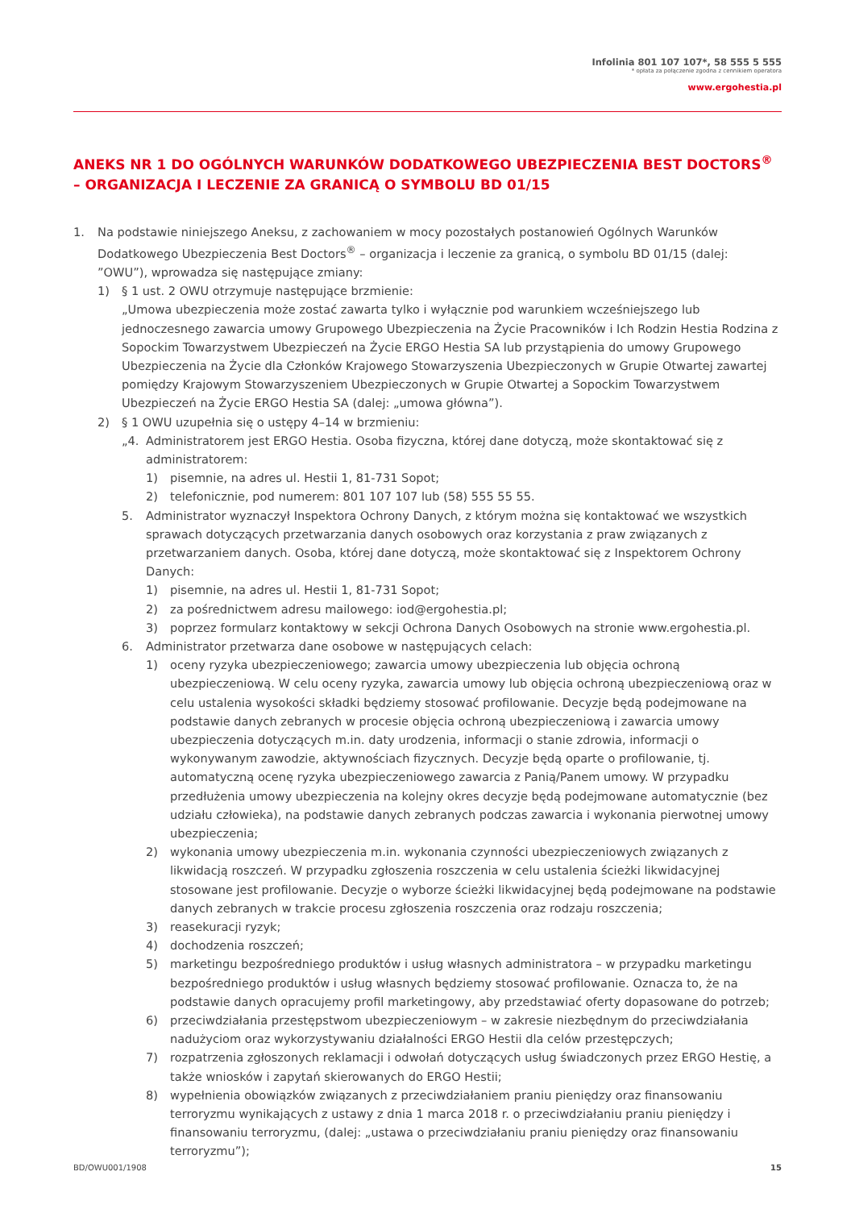Infolinia 801 107 107*, 58 555 5 555
* opłata za połączenie zgodna z cennikiem operatora
www.ergohestia.pl
ANEKS NR 1 DO OGÓLNYCH WARUNKÓW DODATKOWEGO UBEZPIECZENIA BEST DOCTORS<sup>®</sup> – ORGANIZACJA I LECZENIE ZA GRANICĄ O SYMBOLU BD 01/15
1. Na podstawie niniejszego Aneksu, z zachowaniem w mocy pozostałych postanowień Ogólnych Warunków Dodatkowego Ubezpieczenia Best Doctors<sup>®</sup> – organizacja i leczenie za granicą, o symbolu BD 01/15 (dalej: ”OWU”), wprowadza się następujące zmiany:
1) § 1 ust. 2 OWU otrzymuje następujące brzmienie:
„Umowa ubezpieczenia może zostać zawarta tylko i wyłącznie pod warunkiem wcześniejszego lub jednoczesnego zawarcia umowy Grupowego Ubezpieczenia na Życie Pracowników i Ich Rodzin Hestia Rodzina z Sopockim Towarzystwem Ubezpieczeń na Życie ERGO Hestia SA lub przystąpienia do umowy Grupowego Ubezpieczenia na Życie dla Członków Krajowego Stowarzyszenia Ubezpieczonych w Grupie Otwartej zawartej pomiędzy Krajowym Stowarzyszeniem Ubezpieczonych w Grupie Otwartej a Sopockim Towarzystwem Ubezpieczeń na Życie ERGO Hestia SA (dalej: „umowa główna”).
2) § 1 OWU uzupełnia się o ustępy 4–14 w brzmieniu:
„4. Administratorem jest ERGO Hestia. Osoba fizyczna, której dane dotyczą, może skontaktować się z administratorem:
1) pisemnie, na adres ul. Hestii 1, 81-731 Sopot;
2) telefonicznie, pod numerem: 801 107 107 lub (58) 555 55 55.
5. Administrator wyznaczył Inspektora Ochrony Danych, z którym można się kontaktować we wszystkich sprawach dotyczących przetwarzania danych osobowych oraz korzystania z praw związanych z przetwarzaniem danych. Osoba, której dane dotyczą, może skontaktować się z Inspektorem Ochrony Danych:
1) pisemnie, na adres ul. Hestii 1, 81-731 Sopot;
2) za pośrednictwem adresu mailowego: iod@ergohestia.pl;
3) poprzez formularz kontaktowy w sekcji Ochrona Danych Osobowych na stronie www.ergohestia.pl.
6. Administrator przetwarza dane osobowe w następujących celach:
1) oceny ryzyka ubezpieczeniowego; zawarcia umowy ubezpieczenia lub objęcia ochroną ubezpieczeniową. W celu oceny ryzyka, zawarcia umowy lub objęcia ochroną ubezpieczeniową oraz w celu ustalenia wysokości składki będziemy stosować profilowanie. Decyzje będą podejmowane na podstawie danych zebranych w procesie objęcia ochroną ubezpieczeniową i zawarcia umowy ubezpieczenia dotyczących m.in. daty urodzenia, informacji o stanie zdrowia, informacji o wykonywanym zawodzie, aktywnościach fizycznych. Decyzje będą oparte o profilowanie, tj. automatyczną ocenę ryzyka ubezpieczeniowego zawarcia z Panią/Panem umowy. W przypadku przedłużenia umowy ubezpieczenia na kolejny okres decyzje będą podejmowane automatycznie (bez udziału człowieka), na podstawie danych zebranych podczas zawarcia i wykonania pierwotnej umowy ubezpieczenia;
2) wykonania umowy ubezpieczenia m.in. wykonania czynności ubezpieczeniowych związanych z likwidacją roszczeń. W przypadku zgłoszenia roszczenia w celu ustalenia ścieżki likwidacyjnej stosowane jest profilowanie. Decyzje o wyborze ścieżki likwidacyjnej będą podejmowane na podstawie danych zebranych w trakcie procesu zgłoszenia roszczenia oraz rodzaju roszczenia;
3) reasekuracji ryzyk;
4) dochodzenia roszczeń;
5) marketingu bezpośredniego produktów i usług własnych administratora – w przypadku marketingu bezpośredniego produktów i usług własnych będziemy stosować profilowanie. Oznacza to, że na podstawie danych opracujemy profil marketingowy, aby przedstawiać oferty dopasowane do potrzeb;
6) przeciwdziałania przestępstwom ubezpieczeniowym – w zakresie niezbędnym do przeciwdziałania nadużyciom oraz wykorzystywaniu działalności ERGO Hestii dla celów przestępczych;
7) rozpatrzenia zgłoszonych reklamacji i odwołań dotyczących usług świadczonych przez ERGO Hestię, a także wniosków i zapytań skierowanych do ERGO Hestii;
8) wypełnienia obowiązków związanych z przeciwdziałaniem praniu pieniędzy oraz finansowaniu terroryzmu wynikających z ustawy z dnia 1 marca 2018 r. o przeciwdziałaniu praniu pieniędzy i finansowaniu terroryzmu, (dalej: „ustawa o przeciwdziałaniu praniu pieniędzy oraz finansowaniu terroryzmu”);
BD/OWU001/1908 15